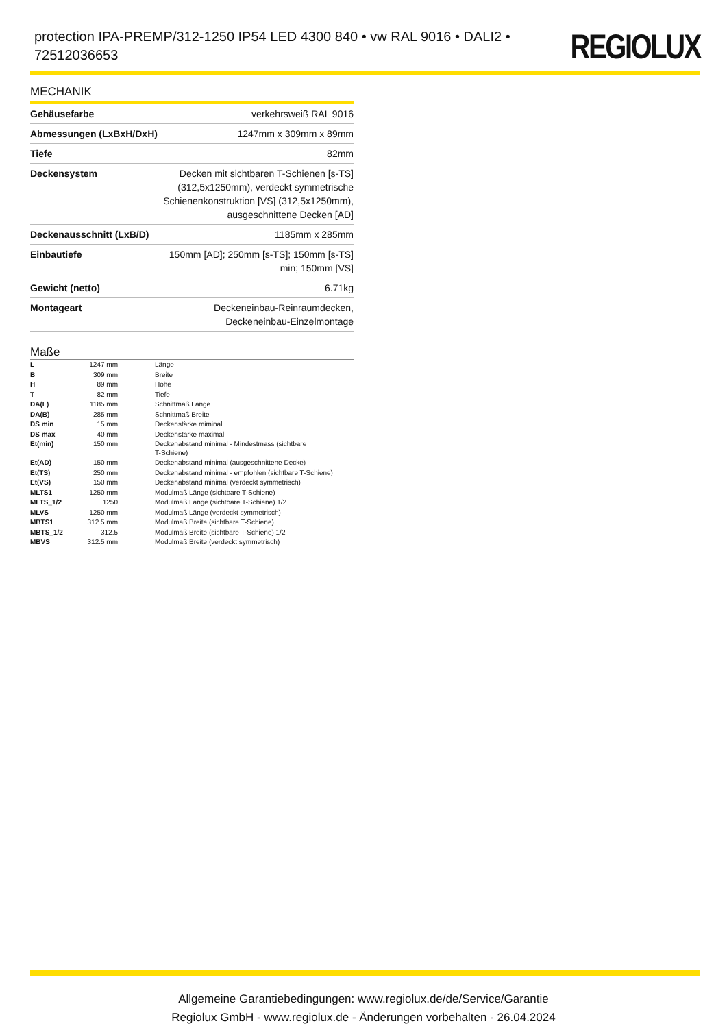protection IPA-PREMP/312-1250 IP54 LED 4300 840 • vw RAL 9016 • DALI2 • 72512036653
REGIOLUX
MECHANIK
| Gehäusefarbe | verkehrsweiß RAL 9016 |
| Abmessungen (LxBxH/DxH) | 1247mm x 309mm x 89mm |
| Tiefe | 82mm |
| Deckensystem | Decken mit sichtbaren T-Schienen [s-TS] (312,5x1250mm), verdeckt symmetrische Schienenkonstruktion [VS] (312,5x1250mm), ausgeschnittene Decken [AD] |
| Deckenausschnitt (LxB/D) | 1185mm x 285mm |
| Einbautiefe | 150mm [AD]; 250mm [s-TS]; 150mm [s-TS] min; 150mm [VS] |
| Gewicht (netto) | 6.71kg |
| Montageart | Deckeneinbau-Reinraumdecken, Deckeneinbau-Einzelmontage |
Maße
| L | 1247 mm | Länge |
| B | 309 mm | Breite |
| H | 89 mm | Höhe |
| T | 82 mm | Tiefe |
| DA(L) | 1185 mm | Schnittmaß Länge |
| DA(B) | 285 mm | Schnittmaß Breite |
| DS min | 15 mm | Deckenstärke miminal |
| DS max | 40 mm | Deckenstärke maximal |
| Et(min) | 150 mm | Deckenabstand minimal - Mindestmass (sichtbare T-Schiene) |
| Et(AD) | 150 mm | Deckenabstand minimal (ausgeschnittene Decke) |
| Et(TS) | 250 mm | Deckenabstand minimal - empfohlen (sichtbare T-Schiene) |
| Et(VS) | 150 mm | Deckenabstand minimal (verdeckt symmetrisch) |
| MLTS1 | 1250 mm | Modulmaß Länge (sichtbare T-Schiene) |
| MLTS_1/2 | 1250 | Modulmaß Länge (sichtbare T-Schiene) 1/2 |
| MLVS | 1250 mm | Modulmaß Länge (verdeckt symmetrisch) |
| MBTS1 | 312.5 mm | Modulmaß Breite (sichtbare T-Schiene) |
| MBTS_1/2 | 312.5 | Modulmaß Breite (sichtbare T-Schiene) 1/2 |
| MBVS | 312.5 mm | Modulmaß Breite (verdeckt symmetrisch) |
Allgemeine Garantiebedingungen: www.regiolux.de/de/Service/Garantie
Regiolux GmbH - www.regiolux.de - Änderungen vorbehalten - 26.04.2024